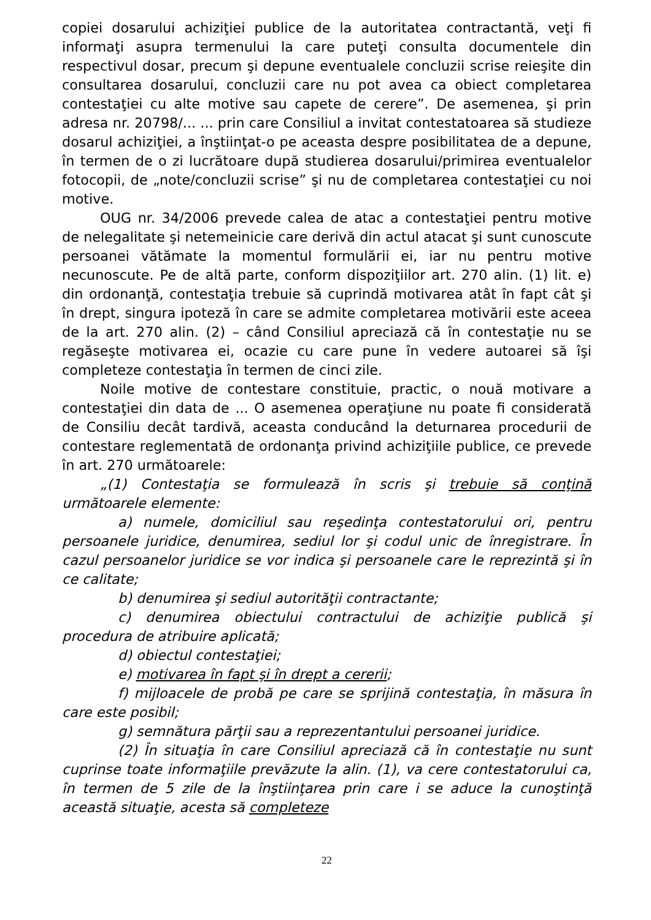copiei dosarului achiziţiei publice de la autoritatea contractantă, veţi fi informaţi asupra termenului la care puteţi consulta documentele din respectivul dosar, precum şi depune eventualele concluzii scrise reieşite din consultarea dosarului, concluzii care nu pot avea ca obiect completarea contestaţiei cu alte motive sau capete de cerere”. De asemenea, şi prin adresa nr. 20798/... ... prin care Consiliul a invitat contestatoarea să studieze dosarul achiziţiei, a înştiinţat-o pe aceasta despre posibilitatea de a depune, în termen de o zi lucrătoare după studierea dosarului/primirea eventualelor fotocopii, de „note/concluzii scrise” şi nu de completarea contestaţiei cu noi motive.
OUG nr. 34/2006 prevede calea de atac a contestaţiei pentru motive de nelegalitate şi netemeinicie care derivă din actul atacat şi sunt cunoscute persoanei vătămate la momentul formulării ei, iar nu pentru motive necunoscute. Pe de altă parte, conform dispoziţiilor art. 270 alin. (1) lit. e) din ordonanţă, contestaţia trebuie să cuprindă motivarea atât în fapt cât şi în drept, singura ipoteză în care se admite completarea motivării este aceea de la art. 270 alin. (2) – când Consiliul apreciază că în contestaţie nu se regăseşte motivarea ei, ocazie cu care pune în vedere autoarei să îşi completeze contestaţia în termen de cinci zile.
Noile motive de contestare constituie, practic, o nouă motivare a contestaţiei din data de ... O asemenea operaţiune nu poate fi considerată de Consiliu decât tardivă, aceasta conducând la deturnarea procedurii de contestare reglementată de ordonanţa privind achiziţiile publice, ce prevede în art. 270 următoarele:
„(1) Contestaţia se formulează în scris şi trebuie să conţină următoarele elemente:
a) numele, domiciliul sau reşedinţa contestatorului ori, pentru persoanele juridice, denumirea, sediul lor şi codul unic de înregistrare. În cazul persoanelor juridice se vor indica şi persoanele care le reprezintă şi în ce calitate;
b) denumirea şi sediul autorităţii contractante;
c) denumirea obiectului contractului de achiziţie publică şi procedura de atribuire aplicată;
d) obiectul contestaţiei;
e) motivarea în fapt şi în drept a cererii;
f) mijloacele de probă pe care se sprijină contestaţia, în măsura în care este posibil;
g) semnătura părţii sau a reprezentantului persoanei juridice.
(2) În situaţia în care Consiliul apreciază că în contestaţie nu sunt cuprinse toate informaţiile prevăzute la alin. (1), va cere contestatorului ca, în termen de 5 zile de la înştiinţarea prin care i se aduce la cunoştinţă această situaţie, acesta să completeze
22